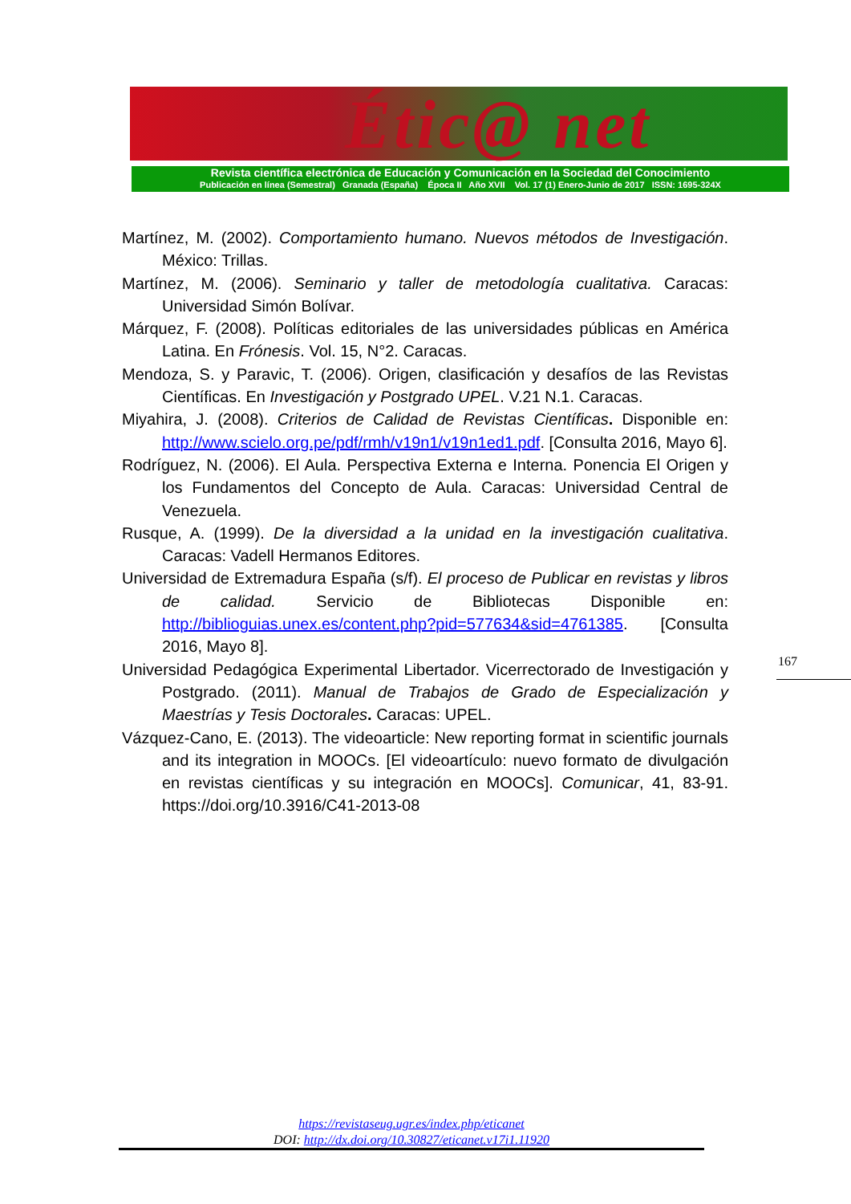Étic@ net
Revista científica electrónica de Educación y Comunicación en la Sociedad del Conocimiento
Publicación en línea (Semestral) Granada (España) Época II Año XVII Vol. 17 (1) Enero-Junio de 2017 ISSN: 1695-324X
Martínez, M. (2002). Comportamiento humano. Nuevos métodos de Investigación. México: Trillas.
Martínez, M. (2006). Seminario y taller de metodología cualitativa. Caracas: Universidad Simón Bolívar.
Márquez, F. (2008). Políticas editoriales de las universidades públicas en América Latina. En Frónesis. Vol. 15, N°2. Caracas.
Mendoza, S. y Paravic, T. (2006). Origen, clasificación y desafíos de las Revistas Científicas. En Investigación y Postgrado UPEL. V.21 N.1. Caracas.
Miyahira, J. (2008). Criterios de Calidad de Revistas Científicas. Disponible en: http://www.scielo.org.pe/pdf/rmh/v19n1/v19n1ed1.pdf. [Consulta 2016, Mayo 6].
Rodríguez, N. (2006). El Aula. Perspectiva Externa e Interna. Ponencia El Origen y los Fundamentos del Concepto de Aula. Caracas: Universidad Central de Venezuela.
Rusque, A. (1999). De la diversidad a la unidad en la investigación cualitativa. Caracas: Vadell Hermanos Editores.
Universidad de Extremadura España (s/f). El proceso de Publicar en revistas y libros de calidad. Servicio de Bibliotecas Disponible en: http://biblioguias.unex.es/content.php?pid=577634&sid=4761385. [Consulta 2016, Mayo 8].
Universidad Pedagógica Experimental Libertador. Vicerrectorado de Investigación y Postgrado. (2011). Manual de Trabajos de Grado de Especialización y Maestrías y Tesis Doctorales. Caracas: UPEL.
Vázquez-Cano, E. (2013). The videoarticle: New reporting format in scientific journals and its integration in MOOCs. [El videoartículo: nuevo formato de divulgación en revistas científicas y su integración en MOOCs]. Comunicar, 41, 83-91. https://doi.org/10.3916/C41-2013-08
167
https://revistaseug.ugr.es/index.php/eticanet
DOI: http://dx.doi.org/10.30827/eticanet.v17i1.11920